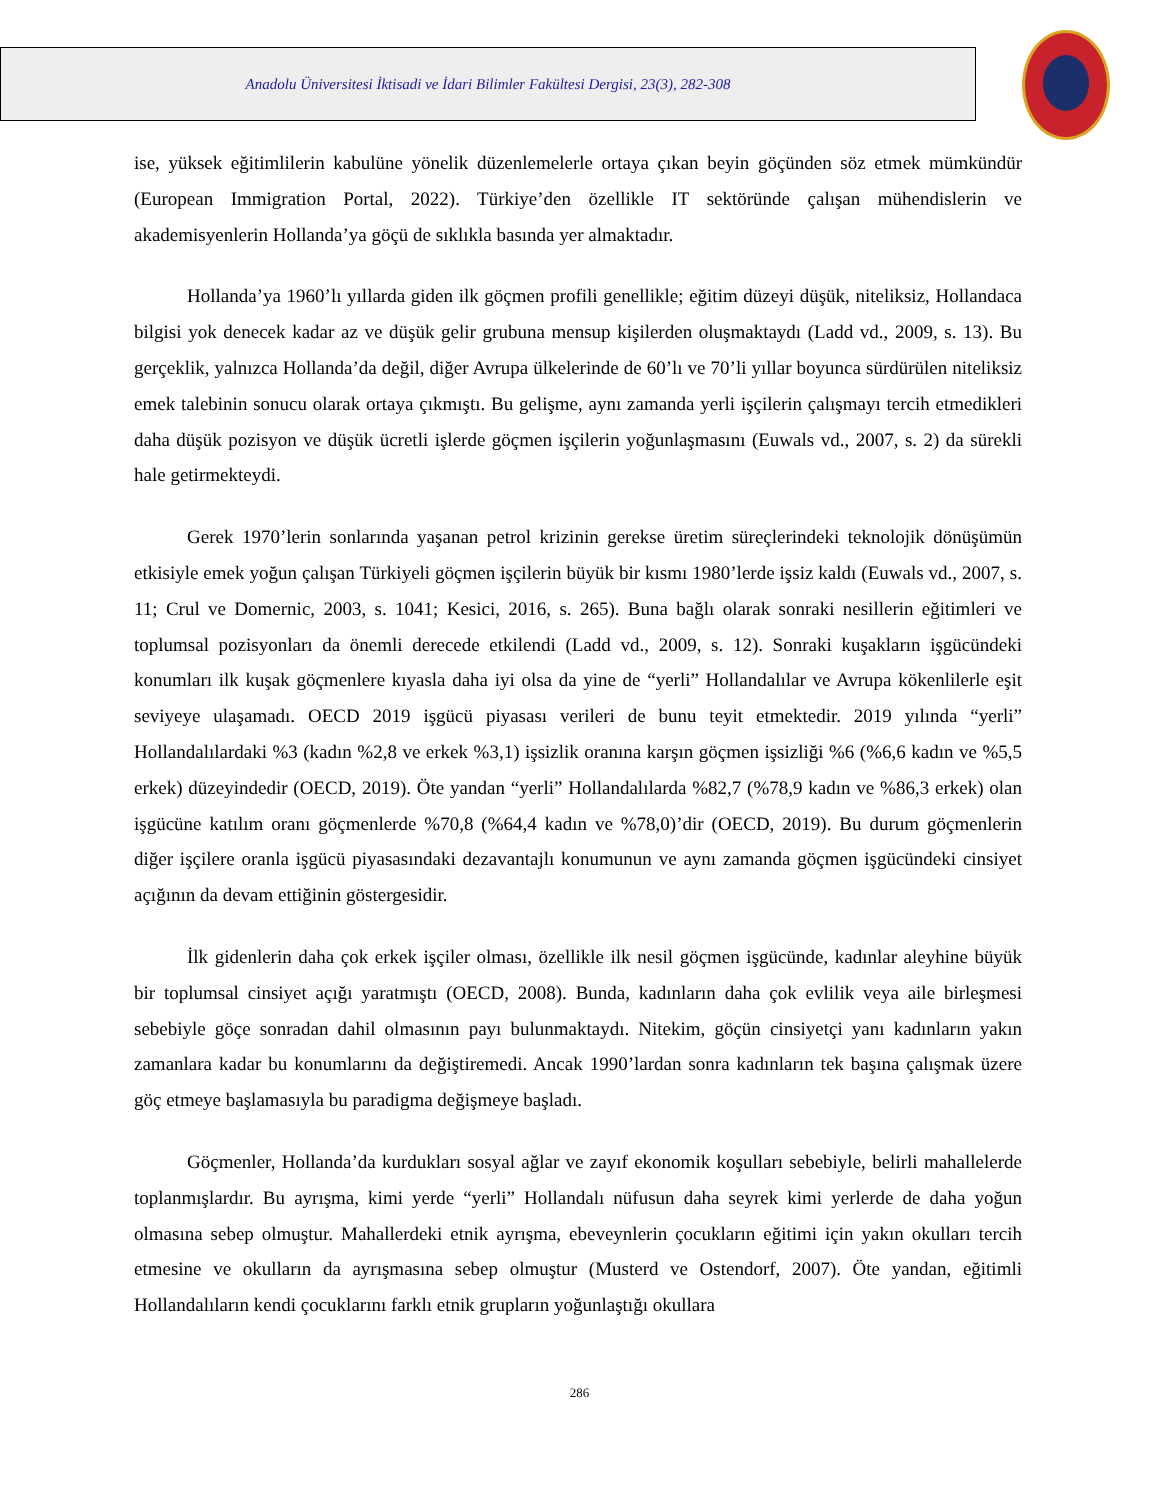Anadolu Üniversitesi İktisadi ve İdari Bilimler Fakültesi Dergisi, 23(3), 282-308
ise, yüksek eğitimlilerin kabulüne yönelik düzenlemelerle ortaya çıkan beyin göçünden söz etmek mümkündür (European Immigration Portal, 2022). Türkiye’den özellikle IT sektöründe çalışan mühendislerin ve akademisyenlerin Hollanda’ya göçü de sıklıkla basında yer almaktadır.
Hollanda’ya 1960’lı yıllarda giden ilk göçmen profili genellikle; eğitim düzeyi düşük, niteliksiz, Hollandaca bilgisi yok denecek kadar az ve düşük gelir grubuna mensup kişilerden oluşmaktaydı (Ladd vd., 2009, s. 13). Bu gerçeklik, yalnızca Hollanda’da değil, diğer Avrupa ülkelerinde de 60’lı ve 70’li yıllar boyunca sürdürülen niteliksiz emek talebinin sonucu olarak ortaya çıkmıştı. Bu gelişme, aynı zamanda yerli işçilerin çalışmayı tercih etmedikleri daha düşük pozisyon ve düşük ücretli işlerde göçmen işçilerin yoğunlaşmasını (Euwals vd., 2007, s. 2) da sürekli hale getirmekteydi.
Gerek 1970’lerin sonlarında yaşanan petrol krizinin gerekse üretim süreçlerindeki teknolojik dönüşümün etkisiyle emek yoğun çalışan Türkiyeli göçmen işçilerin büyük bir kısmı 1980’lerde işsiz kaldı (Euwals vd., 2007, s. 11; Crul ve Domernic, 2003, s. 1041; Kesici, 2016, s. 265). Buna bağlı olarak sonraki nesillerin eğitimleri ve toplumsal pozisyonları da önemli derecede etkilendi (Ladd vd., 2009, s. 12). Sonraki kuşakların işgücündeki konumları ilk kuşak göçmenlere kıyasla daha iyi olsa da yine de “yerli” Hollandalılar ve Avrupa kökenlilerle eşit seviyeye ulaşamadı. OECD 2019 işgücü piyasası verileri de bunu teyit etmektedir. 2019 yılında “yerli” Hollandalılardaki %3 (kadın %2,8 ve erkek %3,1) işsizlik oranına karşın göçmen işsizliği %6 (%6,6 kadın ve %5,5 erkek) düzeyindedir (OECD, 2019). Öte yandan “yerli” Hollandalılarda %82,7 (%78,9 kadın ve %86,3 erkek) olan işgücüne katılım oranı göçmenlerde %70,8 (%64,4 kadın ve %78,0)’dir (OECD, 2019). Bu durum göçmenlerin diğer işçilere oranla işgücü piyasasındaki dezavantajlı konumunun ve aynı zamanda göçmen işgücündeki cinsiyet açığının da devam ettiğinin göstergesidir.
İlk gidenlerin daha çok erkek işçiler olması, özellikle ilk nesil göçmen işgücünde, kadınlar aleyhine büyük bir toplumsal cinsiyet açığı yaratmıştı (OECD, 2008). Bunda, kadınların daha çok evlilik veya aile birleşmesi sebebiyle göçe sonradan dahil olmasının payı bulunmaktaydı. Nitekim, göçün cinsiyetçi yanı kadınların yakın zamanlara kadar bu konumlarını da değiştiremedi. Ancak 1990’lardan sonra kadınların tek başına çalışmak üzere göç etmeye başlamasıyla bu paradigma değişmeye başladı.
Göçmenler, Hollanda’da kurdukları sosyal ağlar ve zayıf ekonomik koşulları sebebiyle, belirli mahallelerde toplanmışlardır. Bu ayrışma, kimi yerde “yerli” Hollandalı nüfusun daha seyrek kimi yerlerde de daha yoğun olmasına sebep olmuştur. Mahallerdeki etnik ayrışma, ebeveynlerin çocukların eğitimi için yakın okulları tercih etmesine ve okulların da ayrışmasına sebep olmuştur (Musterd ve Ostendorf, 2007). Öte yandan, eğitimli Hollandalıların kendi çocuklarını farklı etnik grupların yoğunlaştığı okullara
286